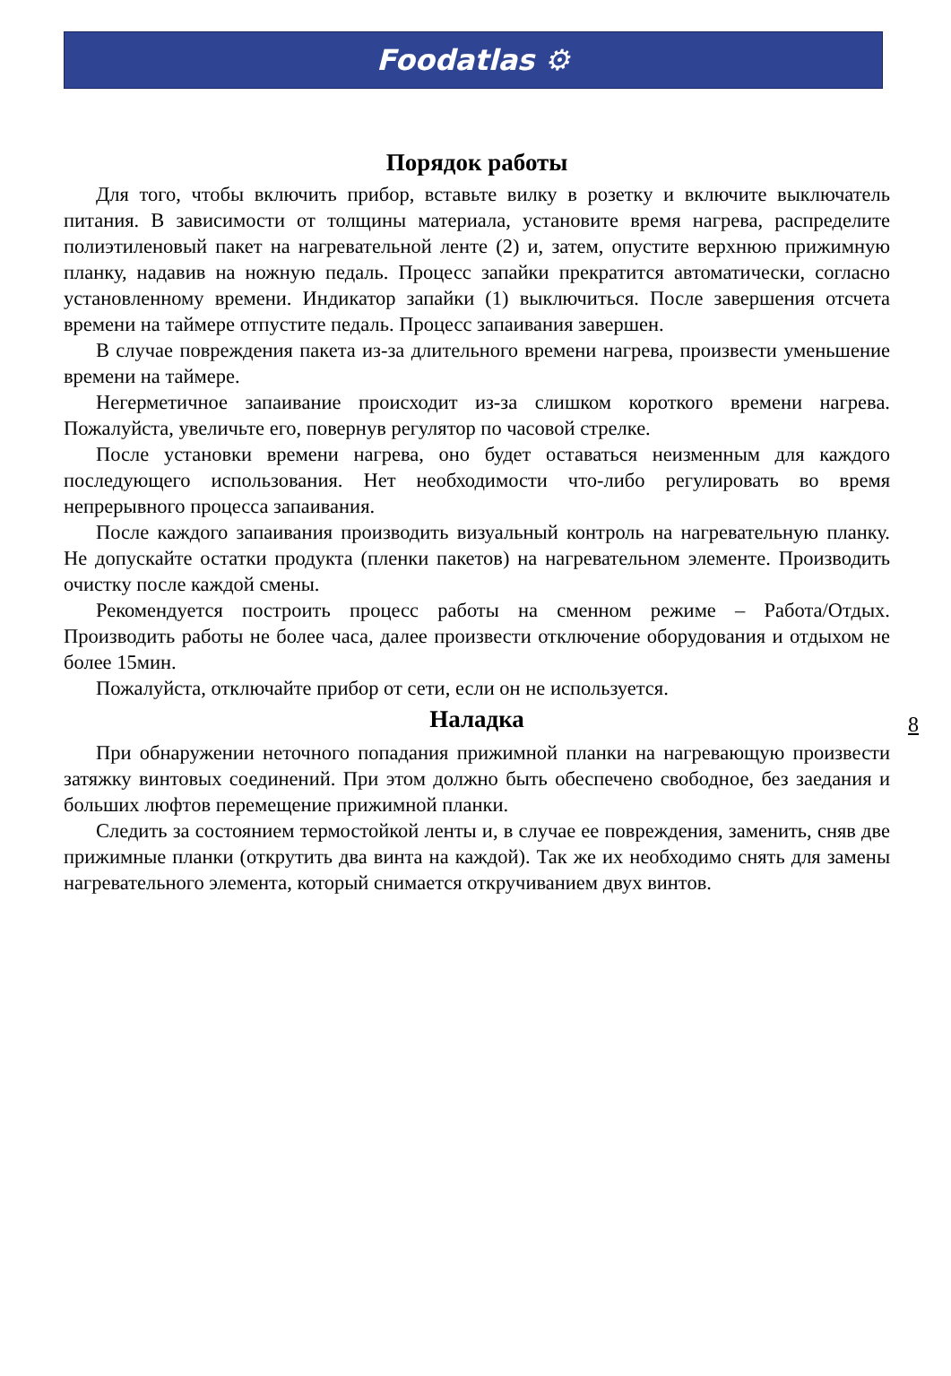Foodatlas ⚙
Порядок работы
Для того, чтобы включить прибор, вставьте вилку в розетку и включите выключатель питания. В зависимости от толщины материала, установите время нагрева, распределите полиэтиленовый пакет на нагревательной ленте (2) и, затем, опустите верхнюю прижимную планку, надавив на ножную педаль. Процесс запайки прекратится автоматически, согласно установленному времени. Индикатор запайки (1) выключиться. После завершения отсчета времени на таймере отпустите педаль. Процесс запаивания завершен.
В случае повреждения пакета из-за длительного времени нагрева, произвести уменьшение времени на таймере.
Негерметичное запаивание происходит из-за слишком короткого времени нагрева. Пожалуйста, увеличьте его, повернув регулятор по часовой стрелке.
После установки времени нагрева, оно будет оставаться неизменным для каждого последующего использования. Нет необходимости что-либо регулировать во время непрерывного процесса запаивания.
После каждого запаивания производить визуальный контроль на нагревательную планку. Не допускайте остатки продукта (пленки пакетов) на нагревательном элементе. Производить очистку после каждой смены.
Рекомендуется построить процесс работы на сменном режиме – Работа/Отдых. Производить работы не более часа, далее произвести отключение оборудования и отдыхом не более 15мин.
Пожалуйста, отключайте прибор от сети, если он не используется.
Наладка
При обнаружении неточного попадания прижимной планки на нагревающую произвести затяжку винтовых соединений. При этом должно быть обеспечено свободное, без заедания и больших люфтов перемещение прижимной планки.
Следить за состоянием термостойкой ленты и, в случае ее повреждения, заменить, сняв две прижимные планки (открутить два винта на каждой). Так же их необходимо снять для замены нагревательного элемента, который снимается откручиванием двух винтов.
8